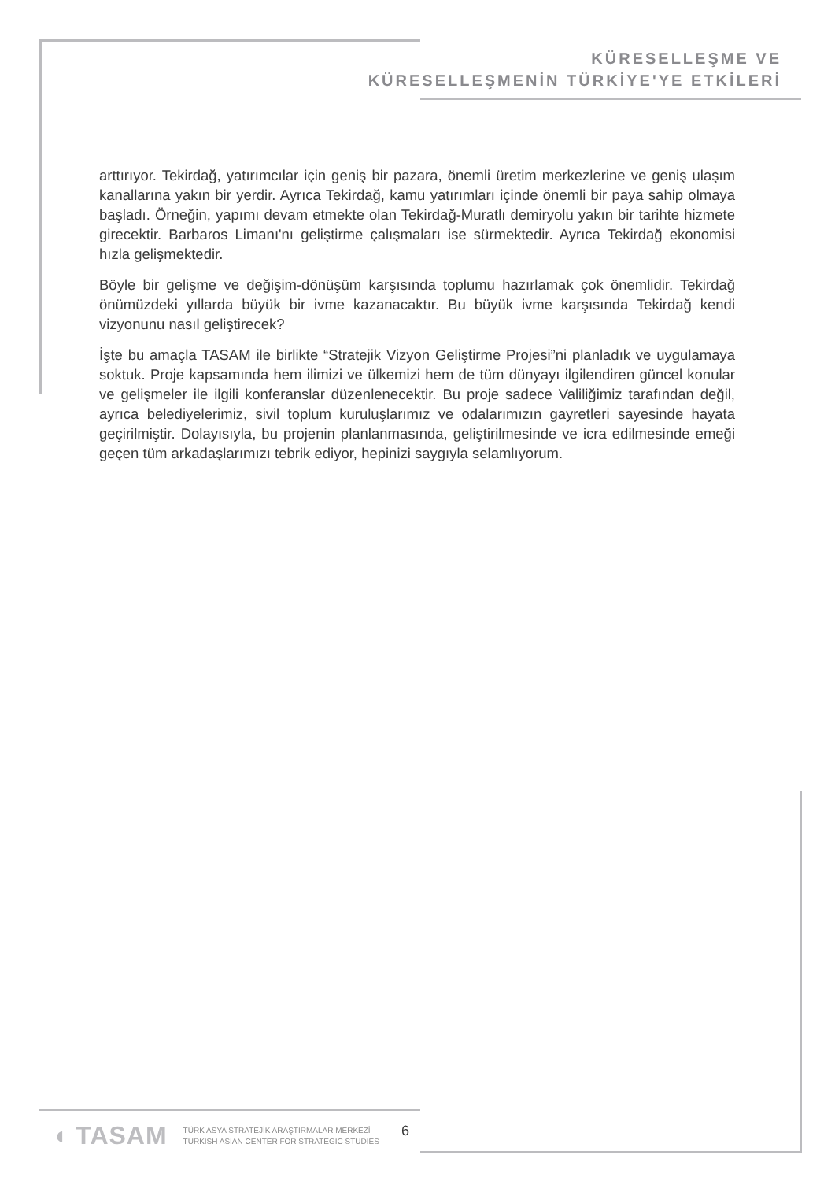KÜRESELLEŞME VE
KÜRESELLEŞMENİN TÜRKİYE'YE ETKİLERİ
arttırıyor. Tekirdağ, yatırımcılar için geniş bir pazara, önemli üretim merkezlerine ve geniş ulaşım kanallarına yakın bir yerdir. Ayrıca Tekirdağ, kamu yatırımları içinde önemli bir paya sahip olmaya başladı. Örneğin, yapımı devam etmekte olan Tekirdağ-Muratlı demiryolu yakın bir tarihte hizmete girecektir. Barbaros Limanı'nı geliştirme çalışmaları ise sürmektedir. Ayrıca Tekirdağ ekonomisi hızla gelişmektedir.
Böyle bir gelişme ve değişim-dönüşüm karşısında toplumu hazırlamak çok önemlidir. Tekirdağ önümüzdeki yıllarda büyük bir ivme kazanacaktır. Bu büyük ivme karşısında Tekirdağ kendi vizyonunu nasıl geliştirecek?
İşte bu amaçla TASAM ile birlikte “Stratejik Vizyon Geliştirme Projesi”ni planladık ve uygulamaya soktuk. Proje kapsamında hem ilimizi ve ülkemizi hem de tüm dünyayı ilgilendiren güncel konular ve gelişmeler ile ilgili konferanslar düzenlenecektir. Bu proje sadece Valiliğimiz tarafından değil, ayrıca belediyelerimiz, sivil toplum kuruluşlarımız ve odalarımızın gayretleri sayesinde hayata geçirilmiştir. Dolayısıyla, bu projenin planlanmasında, geliştirilmesinde ve icra edilmesinde emeği geçen tüm arkadaşlarımızı tebrik ediyor, hepinizi saygıyla selamlıyorum.
◖ TASAM
TÜRK ASYA STRATEJİK ARAŞTIRMALAR MERKEZİ
TURKISH ASIAN CENTER FOR STRATEGIC STUDIES
6